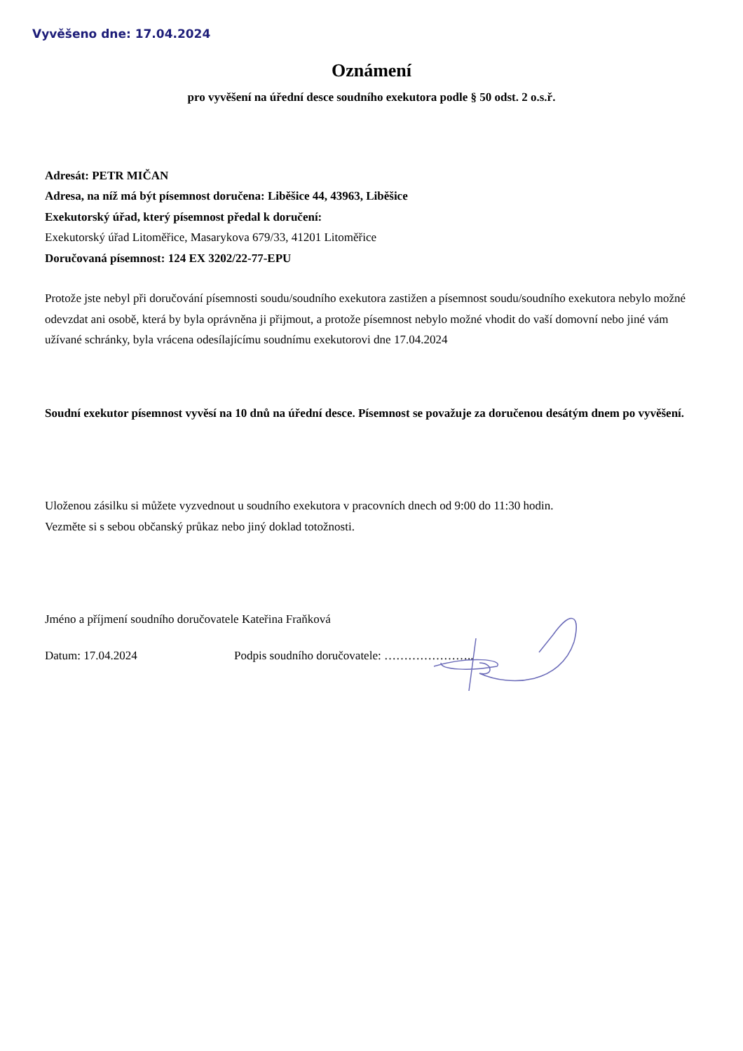Vyvěšeno dne: 17.04.2024
Oznámení
pro vyvěšení na úřední desce soudního exekutora podle § 50 odst. 2 o.s.ř.
Adresát: PETR MIČAN
Adresa, na níž má být písemnost doručena: Liběšice 44, 43963, Liběšice
Exekutorský úřad, který písemnost předal k doručení:
Exekutorský úřad Litoměřice, Masarykova 679/33, 41201 Litoměřice
Doručovaná písemnost: 124 EX 3202/22-77-EPU
Protože jste nebyl při doručování písemnosti soudu/soudního exekutora zastižen a písemnost soudu/soudního exekutora nebylo možné odevzdat ani osobě, která by byla oprávněna ji přijmout, a protože písemnost nebylo možné vhodit do vaší domovní nebo jiné vám užívané schránky, byla vrácena odesílajícímu soudnímu exekutorovi dne 17.04.2024
Soudní exekutor písemnost vyvěsí na 10 dnů na úřední desce. Písemnost se považuje za doručenou desátým dnem po vyvěšení.
Uloženou zásilku si můžete vyzvednout u soudního exekutora v pracovních dnech od 9:00 do 11:30 hodin.
Vezměte si s sebou občanský průkaz nebo jiný doklad totožnosti.
Jméno a příjmení soudního doručovatele Kateřina Fraňková
Datum: 17.04.2024 Podpis soudního doručovatele: …………………..